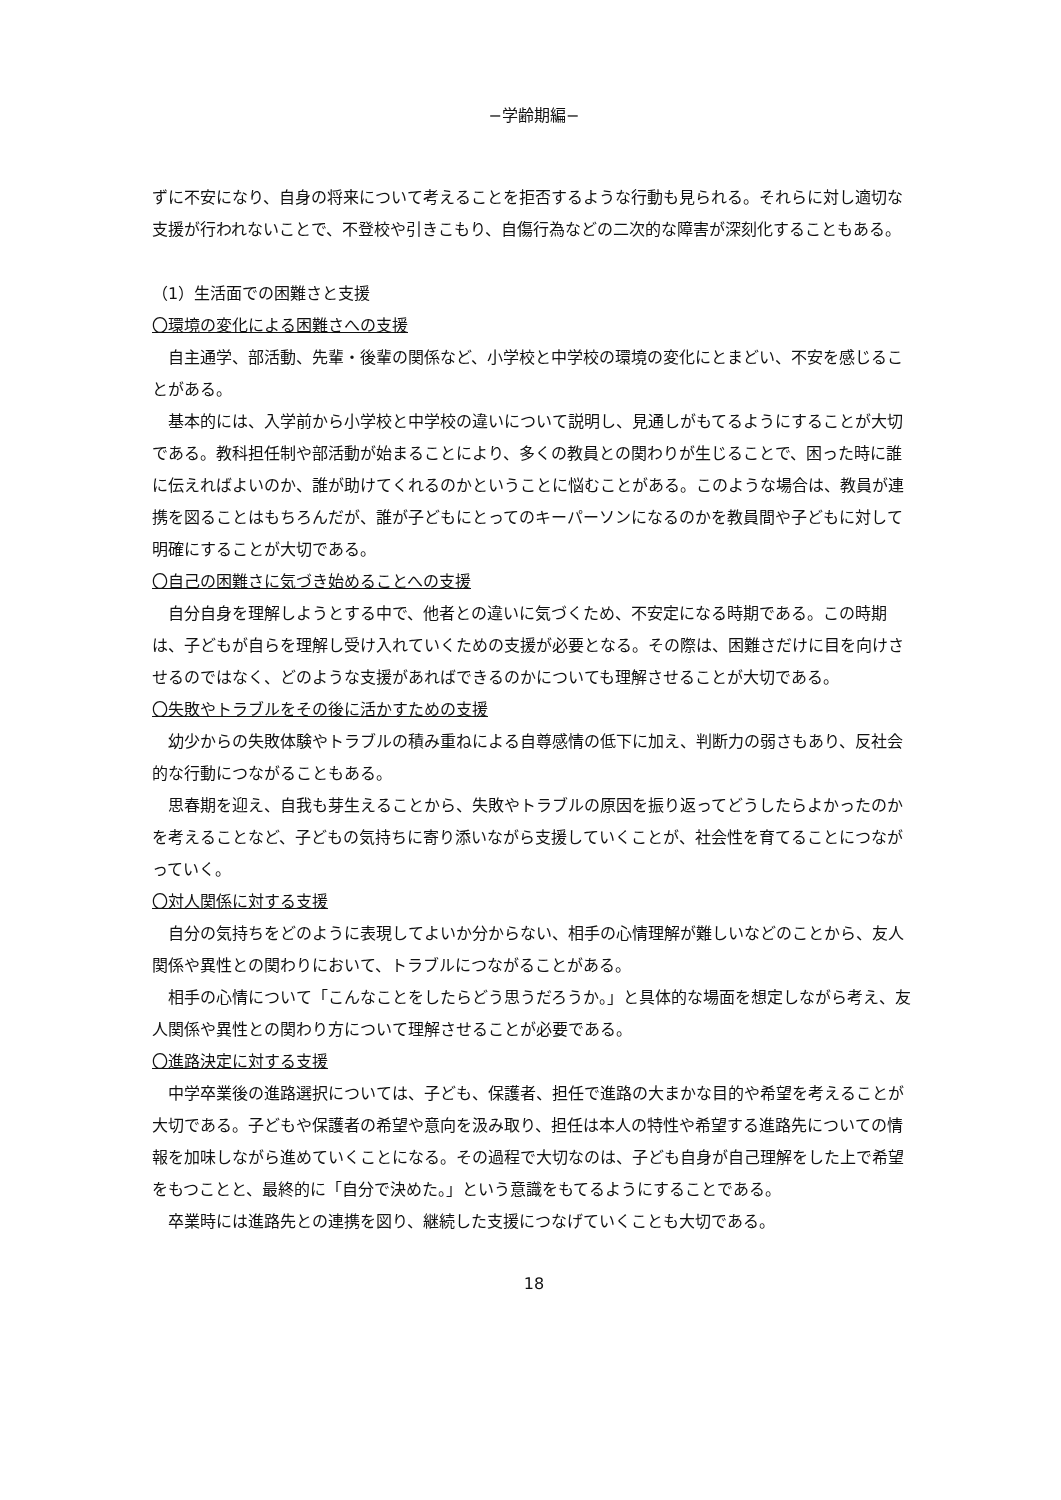−学齢期編−
ずに不安になり、自身の将来について考えることを拒否するような行動も見られる。それらに対し適切な支援が行われないことで、不登校や引きこもり、自傷行為などの二次的な障害が深刻化することもある。
（1）生活面での困難さと支援
〇環境の変化による困難さへの支援
　自主通学、部活動、先輩・後輩の関係など、小学校と中学校の環境の変化にとまどい、不安を感じることがある。
　基本的には、入学前から小学校と中学校の違いについて説明し、見通しがもてるようにすることが大切である。教科担任制や部活動が始まることにより、多くの教員との関わりが生じることで、困った時に誰に伝えればよいのか、誰が助けてくれるのかということに悩むことがある。このような場合は、教員が連携を図ることはもちろんだが、誰が子どもにとってのキーパーソンになるのかを教員間や子どもに対して明確にすることが大切である。
〇自己の困難さに気づき始めることへの支援
　自分自身を理解しようとする中で、他者との違いに気づくため、不安定になる時期である。この時期は、子どもが自らを理解し受け入れていくための支援が必要となる。その際は、困難さだけに目を向けさせるのではなく、どのような支援があればできるのかについても理解させることが大切である。
〇失敗やトラブルをその後に活かすための支援
　幼少からの失敗体験やトラブルの積み重ねによる自尊感情の低下に加え、判断力の弱さもあり、反社会的な行動につながることもある。
　思春期を迎え、自我も芽生えることから、失敗やトラブルの原因を振り返ってどうしたらよかったのかを考えることなど、子どもの気持ちに寄り添いながら支援していくことが、社会性を育てることにつながっていく。
〇対人関係に対する支援
　自分の気持ちをどのように表現してよいか分からない、相手の心情理解が難しいなどのことから、友人関係や異性との関わりにおいて、トラブルにつながることがある。
　相手の心情について「こんなことをしたらどう思うだろうか。」と具体的な場面を想定しながら考え、友人関係や異性との関わり方について理解させることが必要である。
〇進路決定に対する支援
　中学卒業後の進路選択については、子ども、保護者、担任で進路の大まかな目的や希望を考えることが大切である。子どもや保護者の希望や意向を汲み取り、担任は本人の特性や希望する進路先についての情報を加味しながら進めていくことになる。その過程で大切なのは、子ども自身が自己理解をした上で希望をもつことと、最終的に「自分で決めた。」という意識をもてるようにすることである。
　卒業時には進路先との連携を図り、継続した支援につなげていくことも大切である。
18